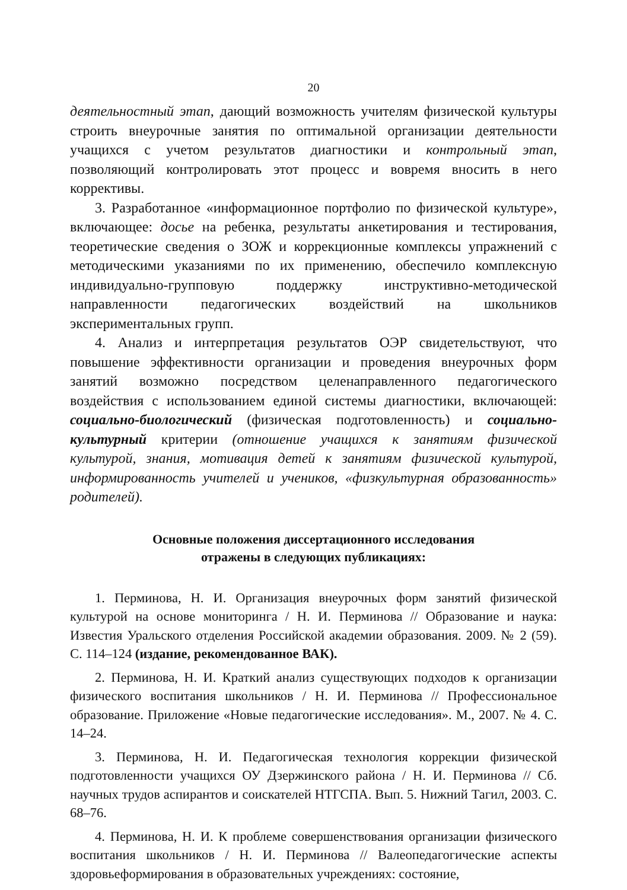20
деятельностный этап, дающий возможность учителям физической культуры строить внеурочные занятия по оптимальной организации деятельности учащихся с учетом результатов диагностики и контрольный этап, позволяющий контролировать этот процесс и вовремя вносить в него коррективы.
3. Разработанное «информационное портфолио по физической культуре», включающее: досье на ребенка, результаты анкетирования и тестирования, теоретические сведения о ЗОЖ и коррекционные комплексы упражнений с методическими указаниями по их применению, обеспечило комплексную индивидуально-групповую поддержку инструктивно-методической направленности педагогических воздействий на школьников экспериментальных групп.
4. Анализ и интерпретация результатов ОЭР свидетельствуют, что повышение эффективности организации и проведения внеурочных форм занятий возможно посредством целенаправленного педагогического воздействия с использованием единой системы диагностики, включающей: социально-биологический (физическая подготовленность) и социально-культурный критерии (отношение учащихся к занятиям физической культурой, знания, мотивация детей к занятиям физической культурой, информированность учителей и учеников, «физкультурная образованность» родителей).
Основные положения диссертационного исследования
отражены в следующих публикациях:
1. Перминова, Н. И. Организация внеурочных форм занятий физической культурой на основе мониторинга / Н. И. Перминова // Образование и наука: Известия Уральского отделения Российской академии образования. 2009. № 2 (59). С. 114–124 (издание, рекомендованное ВАК).
2. Перминова, Н. И. Краткий анализ существующих подходов к организации физического воспитания школьников / Н. И. Перминова // Профессиональное образование. Приложение «Новые педагогические исследования». М., 2007. № 4. С. 14–24.
3. Перминова, Н. И. Педагогическая технология коррекции физической подготовленности учащихся ОУ Дзержинского района / Н. И. Перминова // Сб. научных трудов аспирантов и соискателей НТГСПА. Вып. 5. Нижний Тагил, 2003. С. 68–76.
4. Перминова, Н. И. К проблеме совершенствования организации физического воспитания школьников / Н. И. Перминова // Валеопедагогические аспекты здоровьеформирования в образовательных учреждениях: состояние,